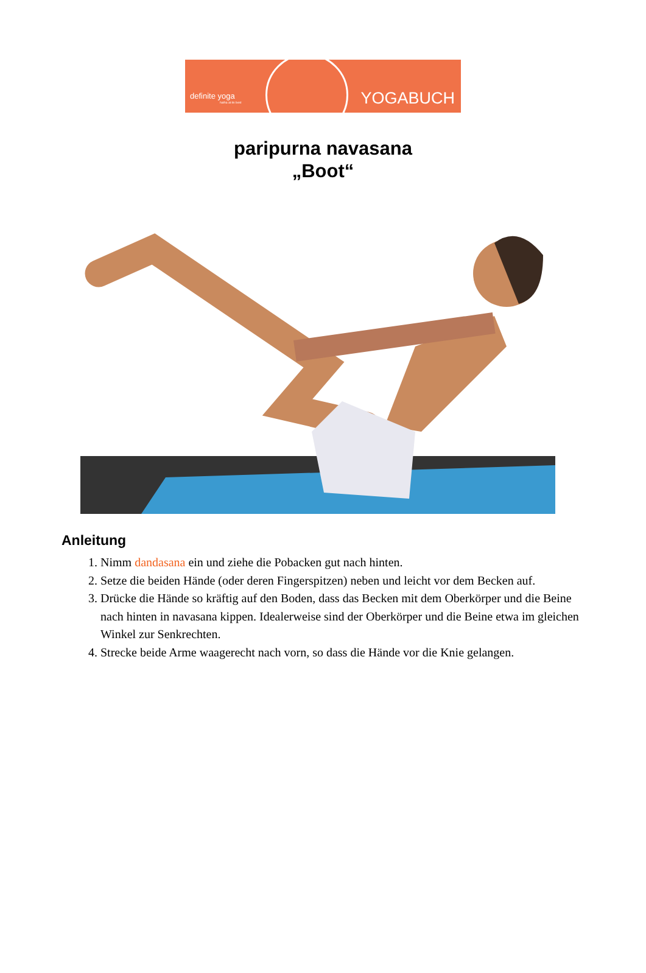definite yoga
hatha at its best
YOGABUCH
paripurna navasana
„Boot“
Anleitung
1. Nimm dandasana ein und ziehe die Pobacken gut nach hinten.
2. Setze die beiden Hände (oder deren Fingerspitzen) neben und leicht vor dem Becken auf.
3. Drücke die Hände so kräftig auf den Boden, dass das Becken mit dem Oberkörper und die Beine nach hinten in navasana kippen. Idealerweise sind der Oberkörper und die Beine etwa im gleichen Winkel zur Senkrechten.
4. Strecke beide Arme waagerecht nach vorn, so dass die Hände vor die Knie gelangen.